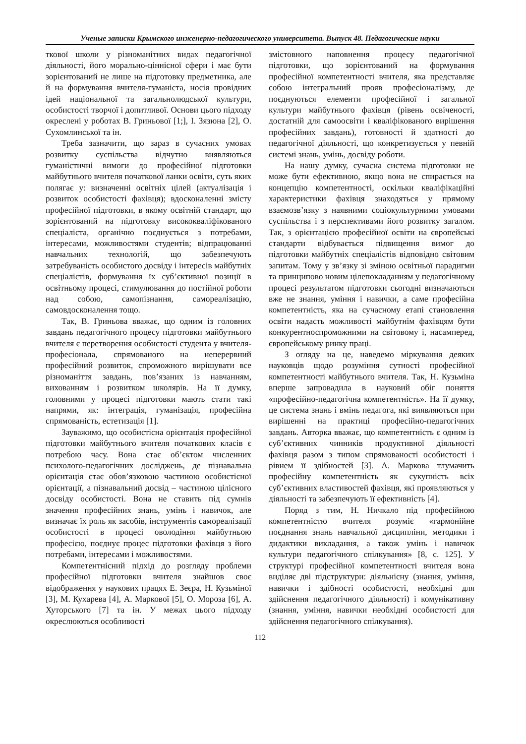Ученые записки Крымского инженерно-педагогического университета. Выпуск 48. Педагогические науки
ткової школи у різноманітних видах педагогічної діяльності, його морально-ціннісної сфери і має бути зорієнтований не лише на підготовку предметника, але й на формування вчителя-гуманіста, носія провідних ідей національної та загальнолюдської культури, особистості творчої і допитливої. Основи цього підходу окреслені у роботах В. Гриньової [1;], І. Зязюна [2], О. Сухомлинської та ін.
Треба зазначити, що зараз в сучасних умовах розвитку суспільства відчутно виявляються гуманістичні вимоги до професійної підготовки майбутнього вчителя початкової ланки освіти, суть яких полягає у: визначенні освітніх цілей (актуалізація і розвиток особистості фахівця); вдосконаленні змісту професійної підготовки, в якому освітній стандарт, що зорієнтований на підготовку висококваліфікованого спеціаліста, органічно поєднується з потребами, інтересами, можливостями студентів; відпрацюванні навчальних технологій, що забезпечують затребуваність особистого досвіду і інтересів майбутніх спеціалістів, формування їх суб’єктивної позиції в освітньому процесі, стимулювання до постійної роботи над собою, самопізнання, самореалізацію, самовдосконалення тощо.
Так, В. Гриньова вважає, що одним із головних завдань педагогічного процесу підготовки майбутнього вчителя є перетворення особистості студента у вчителя-професіонала, спрямованого на неперервний професійний розвиток, спроможного вирішувати все різноманіття завдань, пов’язаних із навчанням, вихованням і розвитком школярів. На її думку, головними у процесі підготовки мають стати такі напрями, як: інтеграція, гуманізація, професійна спрямованість, естетизація [1].
Зауважимо, що особистісна орієнтація професійної підготовки майбутнього вчителя початкових класів є потребою часу. Вона стає об’єктом численних психолого-педагогічних досліджень, де пізнавальна орієнтація стає обов’язковою частиною особистісної орієнтації, а пізнавальний досвід – частиною цілісного досвіду особистості. Вона не ставить під сумнів значення професійних знань, умінь і навичок, але визначає їх роль як засобів, інструментів самореалізації особистості в процесі оволодіння майбутньою професією, поєднує процес підготовки фахівця з його потребами, інтересами і можливостями.
Компетентнісний підхід до розгляду проблеми професійної підготовки вчителя знайшов своє відображення у наукових працях Е. Зеєра, Н. Кузьміної [3], М. Кухарева [4], А. Маркової [5], О. Мороза [6], А. Хуторського [7] та ін. У межах цього підходу окреслюються особливості
змістовного наповнення процесу педагогічної підготовки, що зорієнтований на формування професійної компетентності вчителя, яка представляє собою інтегральний прояв професіоналізму, де поєднуються елементи професійної і загальної культури майбутнього фахівця (рівень освіченості, достатній для самоосвіти і кваліфікованого вирішення професійних завдань), готовності й здатності до педагогічної діяльності, що конкретизується у певній системі знань, умінь, досвіду роботи.
На нашу думку, сучасна система підготовки не може бути ефективною, якщо вона не спирається на концепцію компетентності, оскільки кваліфікаційні характеристики фахівця знаходяться у прямому взаємозв’язку з наявними соціокультурними умовами суспільства і з перспективами його розвитку загалом. Так, з орієнтацією професійної освіти на європейські стандарти відбувається підвищення вимог до підготовки майбутніх спеціалістів відповідно світовим запитам. Тому у зв’язку зі зміною освітньої парадигми та принципово новим цілепокладанням у педагогічному процесі результатом підготовки сьогодні визначаються вже не знання, уміння і навички, а саме професійна компетентність, яка на сучасному етапі становлення освіти надасть можливості майбутнім фахівцям бути конкурентноспроможними на світовому і, насамперед, європейському ринку праці.
З огляду на це, наведемо міркування деяких науковців щодо розуміння сутності професійної компетентності майбутнього вчителя. Так, Н. Кузьміна вперше запровадила в науковий обіг поняття «професійно-педагогічна компетентність». На її думку, це система знань і вмінь педагога, які виявляються при вирішенні на практиці професійно-педагогічних завдань. Авторка вважає, що компетентність є одним із суб’єктивних чинників продуктивної діяльності фахівця разом з типом спрямованості особистості і рівнем її здібностей [3]. А. Маркова тлумачить професійну компетентність як сукупність всіх суб’єктивних властивостей фахівця, які проявляються у діяльності та забезпечують її ефективність [4].
Поряд з тим, Н. Ничкало під професійною компетентністю вчителя розуміє «гармонійне поєднання знань навчальної дисципліни, методики і дидактики викладання, а також умінь і навичок культури педагогічного спілкування» [8, с. 125]. У структурі професійної компетентності вчителя вона виділяє дві підструктури: діяльнісну (знання, уміння, навички і здібності особистості, необхідні для здійснення педагогічного діяльності) і комунікативну (знання, уміння, навички необхідні особистості для здійснення педагогічного спілкування).
112